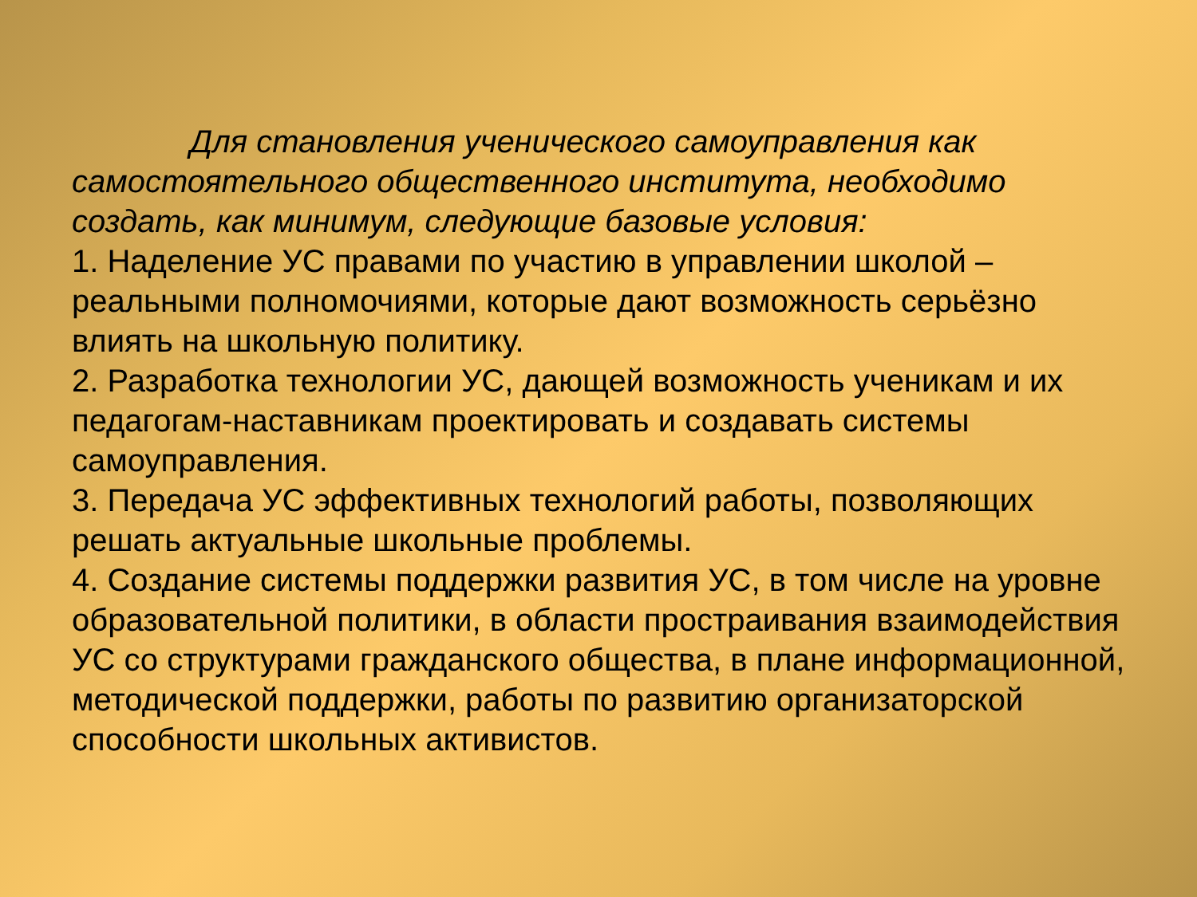Для становления ученического самоуправления как самостоятельного общественного института, необходимо создать, как минимум, следующие базовые условия:
1. Наделение УС правами по участию в управлении школой – реальными полномочиями, которые дают возможность серьёзно влиять на школьную политику.
2. Разработка технологии УС, дающей возможность ученикам и их педагогам-наставникам проектировать и создавать системы самоуправления.
3. Передача УС эффективных технологий работы, позволяющих решать актуальные школьные проблемы.
4. Создание системы поддержки развития УС, в том числе на уровне образовательной политики, в области простраивания взаимодействия УС со структурами гражданского общества, в плане информационной, методической поддержки, работы по развитию организаторской способности школьных активистов.